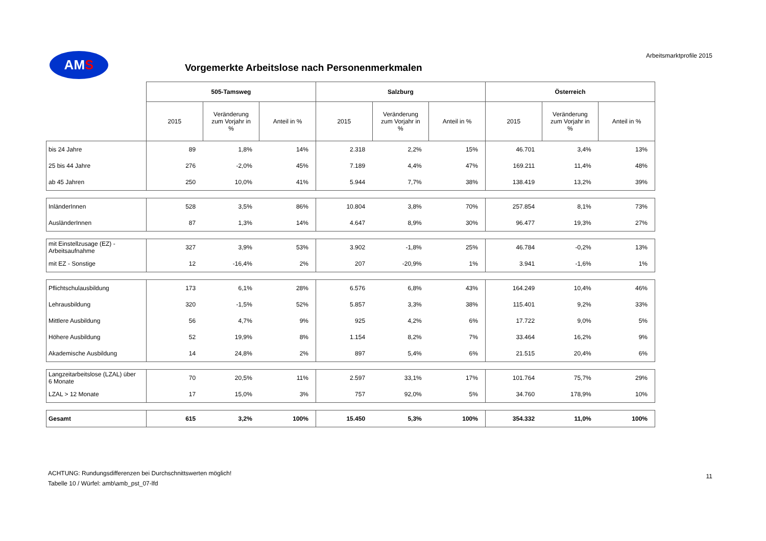AMS
Vorgemerkte Arbeitslose nach Personenmerkmalen
Arbeitsmarktprofile 2015
| | 505-Tamsweg | | | Salzburg | | | Österreich | | |
| --- | --- | --- | --- | --- | --- | --- | --- | --- | --- |
| | 2015 | Veränderung zum Vorjahr in % | Anteil in % | 2015 | Veränderung zum Vorjahr in % | Anteil in % | 2015 | Veränderung zum Vorjahr in % | Anteil in % |
| bis 24 Jahre | 89 | 1,8% | 14% | 2.318 | 2,2% | 15% | 46.701 | 3,4% | 13% |
| 25 bis 44 Jahre | 276 | -2,0% | 45% | 7.189 | 4,4% | 47% | 169.211 | 11,4% | 48% |
| ab 45 Jahren | 250 | 10,0% | 41% | 5.944 | 7,7% | 38% | 138.419 | 13,2% | 39% |
| InländerInnen | 528 | 3,5% | 86% | 10.804 | 3,8% | 70% | 257.854 | 8,1% | 73% |
| AusländerInnen | 87 | 1,3% | 14% | 4.647 | 8,9% | 30% | 96.477 | 19,3% | 27% |
| mit Einstellzusage (EZ) - Arbeitsaufnahme | 327 | 3,9% | 53% | 3.902 | -1,8% | 25% | 46.784 | -0,2% | 13% |
| mit EZ - Sonstige | 12 | -16,4% | 2% | 207 | -20,9% | 1% | 3.941 | -1,6% | 1% |
| Pflichtschulausbildung | 173 | 6,1% | 28% | 6.576 | 6,8% | 43% | 164.249 | 10,4% | 46% |
| Lehrausbildung | 320 | -1,5% | 52% | 5.857 | 3,3% | 38% | 115.401 | 9,2% | 33% |
| Mittlere Ausbildung | 56 | 4,7% | 9% | 925 | 4,2% | 6% | 17.722 | 9,0% | 5% |
| Höhere Ausbildung | 52 | 19,9% | 8% | 1.154 | 8,2% | 7% | 33.464 | 16,2% | 9% |
| Akademische Ausbildung | 14 | 24,8% | 2% | 897 | 5,4% | 6% | 21.515 | 20,4% | 6% |
| Langzeitarbeitslose (LZAL) über 6 Monate | 70 | 20,5% | 11% | 2.597 | 33,1% | 17% | 101.764 | 75,7% | 29% |
| LZAL > 12 Monate | 17 | 15,0% | 3% | 757 | 92,0% | 5% | 34.760 | 178,9% | 10% |
| Gesamt | 615 | 3,2% | 100% | 15.450 | 5,3% | 100% | 354.332 | 11,0% | 100% |
ACHTUNG: Rundungsdifferenzen bei Durchschnittswerten möglich!
Tabelle 10 / Würfel: amb\amb_pst_07-lfd
11